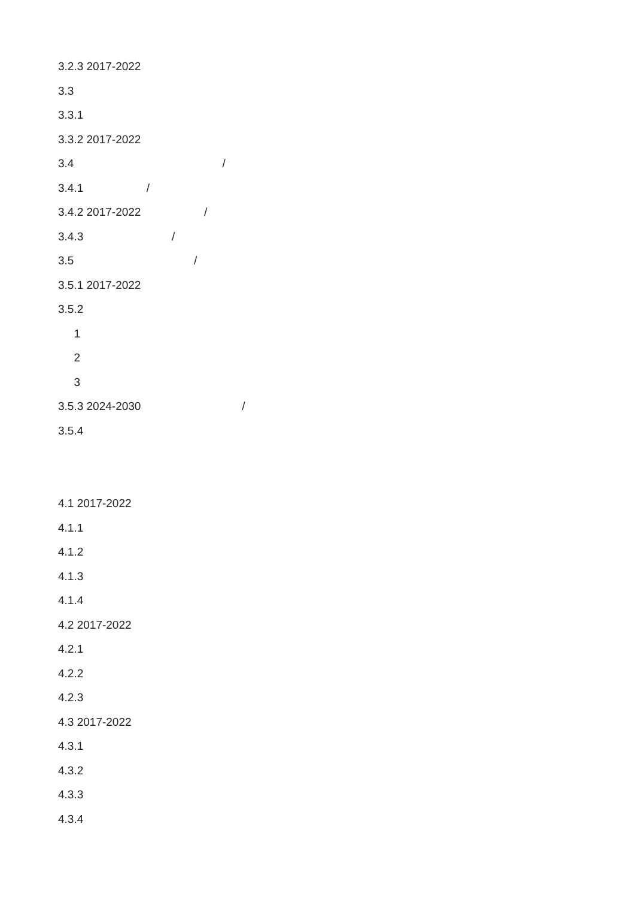3.2.3 2017-2022
3.3
3.3.1
3.3.2 2017-2022
3.4 /
3.4.1 /
3.4.2 2017-2022 /
3.4.3 /
3.5 /
3.5.1 2017-2022
3.5.2
1
2
3
3.5.3 2024-2030 /
3.5.4
4.1 2017-2022
4.1.1
4.1.2
4.1.3
4.1.4
4.2 2017-2022
4.2.1
4.2.2
4.2.3
4.3 2017-2022
4.3.1
4.3.2
4.3.3
4.3.4